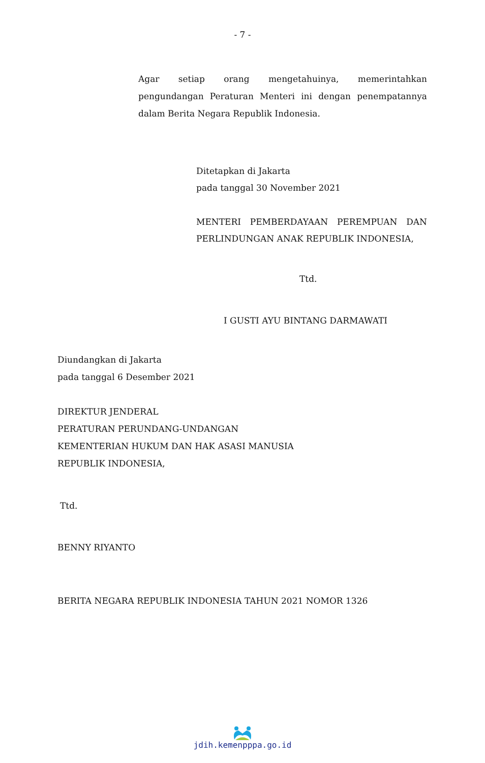- 7 -
Agar setiap orang mengetahuinya, memerintahkan pengundangan Peraturan Menteri ini dengan penempatannya dalam Berita Negara Republik Indonesia.
Ditetapkan di Jakarta
pada tanggal 30 November 2021
MENTERI PEMBERDAYAAN PEREMPUAN DAN PERLINDUNGAN ANAK REPUBLIK INDONESIA,
Ttd.
I GUSTI AYU BINTANG DARMAWATI
Diundangkan di Jakarta
pada tanggal 6 Desember 2021
DIREKTUR JENDERAL
PERATURAN PERUNDANG-UNDANGAN
KEMENTERIAN HUKUM DAN HAK ASASI MANUSIA
REPUBLIK INDONESIA,
Ttd.
BENNY RIYANTO
BERITA NEGARA REPUBLIK INDONESIA TAHUN 2021 NOMOR 1326
jdih.kemenpppa.go.id